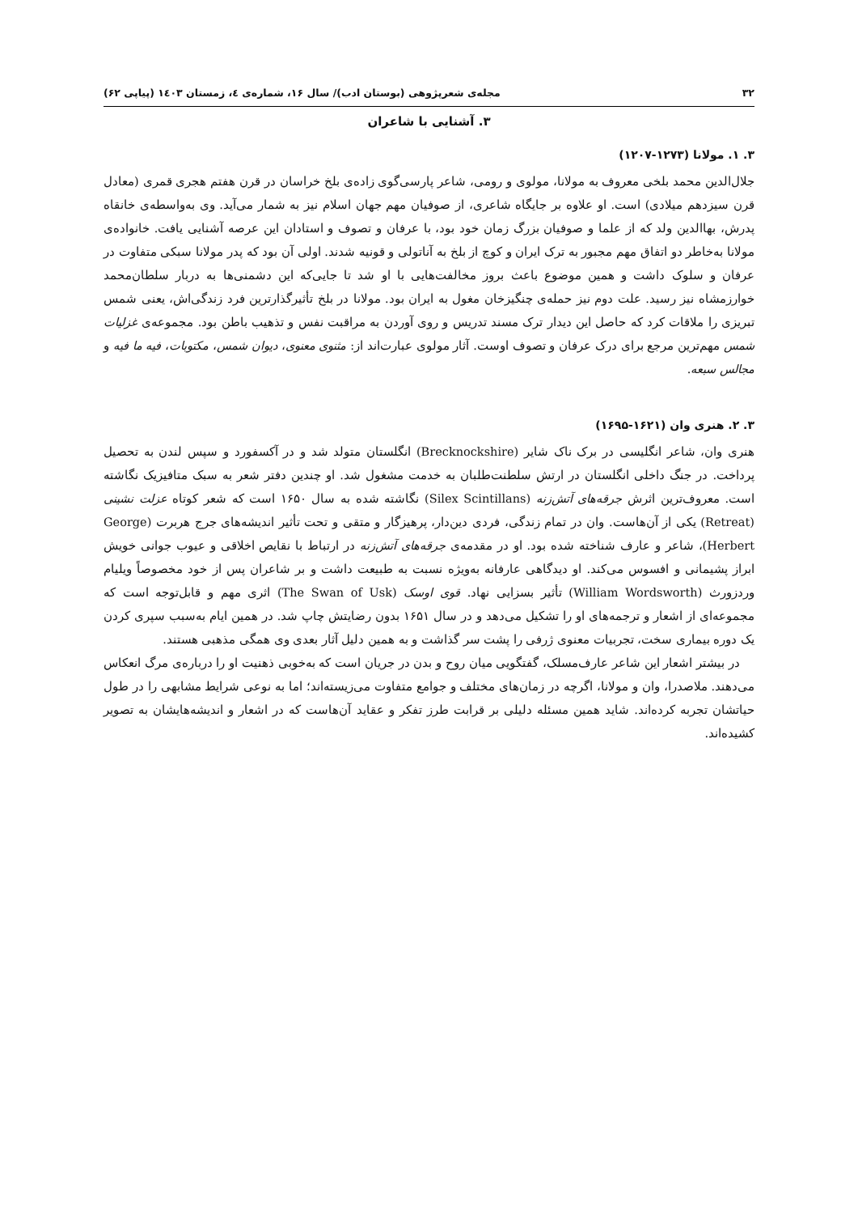۳۲ مجله‌ی شعرپژوهی (بوستان ادب)/ سال ۱۶، شماره‌ی ٤، زمستان ۱٤۰۳ (پیاپی ۶۲)
۳. آشنایی با شاعران
۳. ۱. مولانا (۱۲۷۳-۱۲۰۷)
جلال‌الدین محمد بلخی معروف به مولانا، مولوی و رومی، شاعر پارسی‌گوی زاده‌ی بلخ خراسان در قرن هفتم هجری قمری (معادل قرن سیزدهم میلادی) است. او علاوه بر جایگاه شاعری، از صوفیان مهم جهان اسلام نیز به شمار می‌آید. وی به‌واسطه‌ی خانقاه پدرش، بهاالدین ولد که از علما و صوفیان بزرگ زمان خود بود، با عرفان و تصوف و استادان این عرصه آشنایی یافت. خانواده‌ی مولانا به‌خاطر دو اتفاق مهم مجبور به ترک ایران و کوچ از بلخ به آناتولی و قونیه شدند. اولی آن بود که پدر مولانا سبکی متفاوت در عرفان و سلوک داشت و همین موضوع باعث بروز مخالفت‌هایی با او شد تا جایی‌که این دشمنی‌ها به دربار سلطان‌محمد خوارزمشاه نیز رسید. علت دوم نیز حمله‌ی چنگیزخان مغول به ایران بود. مولانا در بلخ تأثیرگذارترین فرد زندگی‌اش، یعنی شمس تبریزی را ملاقات کرد که حاصل این دیدار ترک مسند تدریس و روی آوردن به مراقبت نفس و تذهیب باطن بود. مجموعه‌ی غزلیات شمس مهم‌ترین مرجع برای درک عرفان و تصوف اوست. آثار مولوی عبارت‌اند از: مثنوی معنوی، دیوان شمس، مکتوبات، فیه ما فیه و مجالس سبعه.
۳. ۲. هنری وان (۱۶۲۱-۱۶۹۵)
هنری وان، شاعر انگلیسی در برک ناک شایر (Brecknockshire) انگلستان متولد شد و در آکسفورد و سپس لندن به تحصیل پرداخت. در جنگ داخلی انگلستان در ارتش سلطنت‌طلبان به خدمت مشغول شد. او چندین دفتر شعر به سبک متافیزیک نگاشته است. معروف‌ترین اثرش جرقه‌های آتش‌زنه (Silex Scintillans) نگاشته شده به سال ۱۶۵۰ است که شعر کوتاه عزلت نشینی (Retreat) یکی از آن‌هاست. وان در تمام زندگی، فردی دین‌دار، پرهیزگار و متقی و تحت تأثیر اندیشه‌های جرج هربرت (George Herbert)، شاعر و عارف شناخته شده بود. او در مقدمه‌ی جرقه‌های آتش‌زنه در ارتباط با نقایص اخلاقی و عیوب جوانی خویش ابراز پشیمانی و افسوس می‌کند. او دیدگاهی عارفانه به‌ویژه نسبت به طبیعت داشت و بر شاعران پس از خود مخصوصاً ویلیام وردزورث (William Wordsworth) تأثیر بسزایی نهاد. قوی اوسک (The Swan of Usk) اثری مهم و قابل‌توجه است که مجموعه‌ای از اشعار و ترجمه‌های او را تشکیل می‌دهد و در سال ۱۶۵۱ بدون رضایتش چاپ شد. در همین ایام به‌سبب سپری کردن یک دوره بیماری سخت، تجربیات معنوی ژرفی را پشت سر گذاشت و به همین دلیل آثار بعدی وی همگی مذهبی هستند.
در بیشتر اشعار این شاعر عارف‌مسلک، گفتگویی میان روح و بدن در جریان است که به‌خوبی ذهنیت او را درباره‌ی مرگ انعکاس می‌دهند. ملاصدرا، وان و مولانا، اگرچه در زمان‌های مختلف و جوامع متفاوت می‌زیسته‌اند؛ اما به نوعی شرایط مشابهی را در طول حیاتشان تجربه کرده‌اند. شاید همین مسئله دلیلی بر قرابت طرز تفکر و عقاید آن‌هاست که در اشعار و اندیشه‌هایشان به تصویر کشیده‌اند.